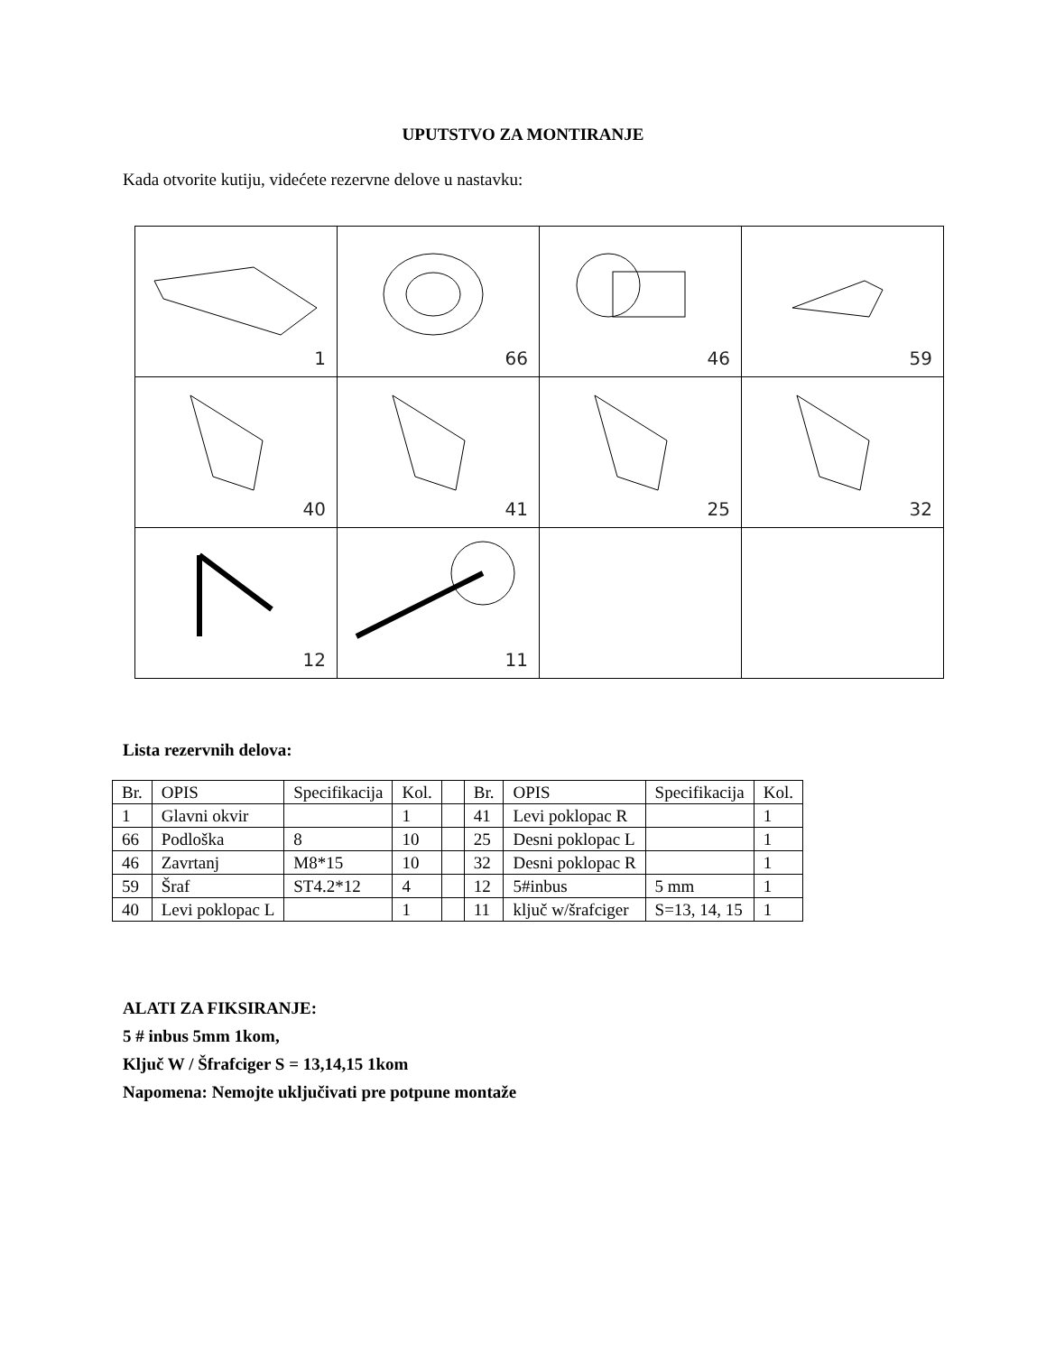UPUTSTVO ZA MONTIRANJE
Kada otvorite kutiju, videćete rezervne delove u nastavku:
| 1 | 66 | 46 | 59 |
| 40 | 41 | 25 | 32 |
| 12 | 11 | | |
Lista rezervnih delova:
| Br. | OPIS | Specifikacija | Kol. | | Br. | OPIS | Specifikacija | Kol. |
| --- | --- | --- | --- | --- | --- | --- | --- | --- |
| 1 | Glavni okvir | | 1 | | 41 | Levi poklopac R | | 1 |
| 66 | Podloška | 8 | 10 | | 25 | Desni poklopac L | | 1 |
| 46 | Zavrtanj | M8*15 | 10 | | 32 | Desni poklopac R | | 1 |
| 59 | Šraf | ST4.2*12 | 4 | | 12 | 5#inbus | 5 mm | 1 |
| 40 | Levi poklopac L | | 1 | | 11 | ključ w/šrafciger | S=13, 14, 15 | 1 |
ALATI ZA FIKSIRANJE:
5 # inbus 5mm 1kom,
Ključ W / Šfrafciger S = 13,14,15 1kom
Napomena: Nemojte uključivati pre potpune montaže